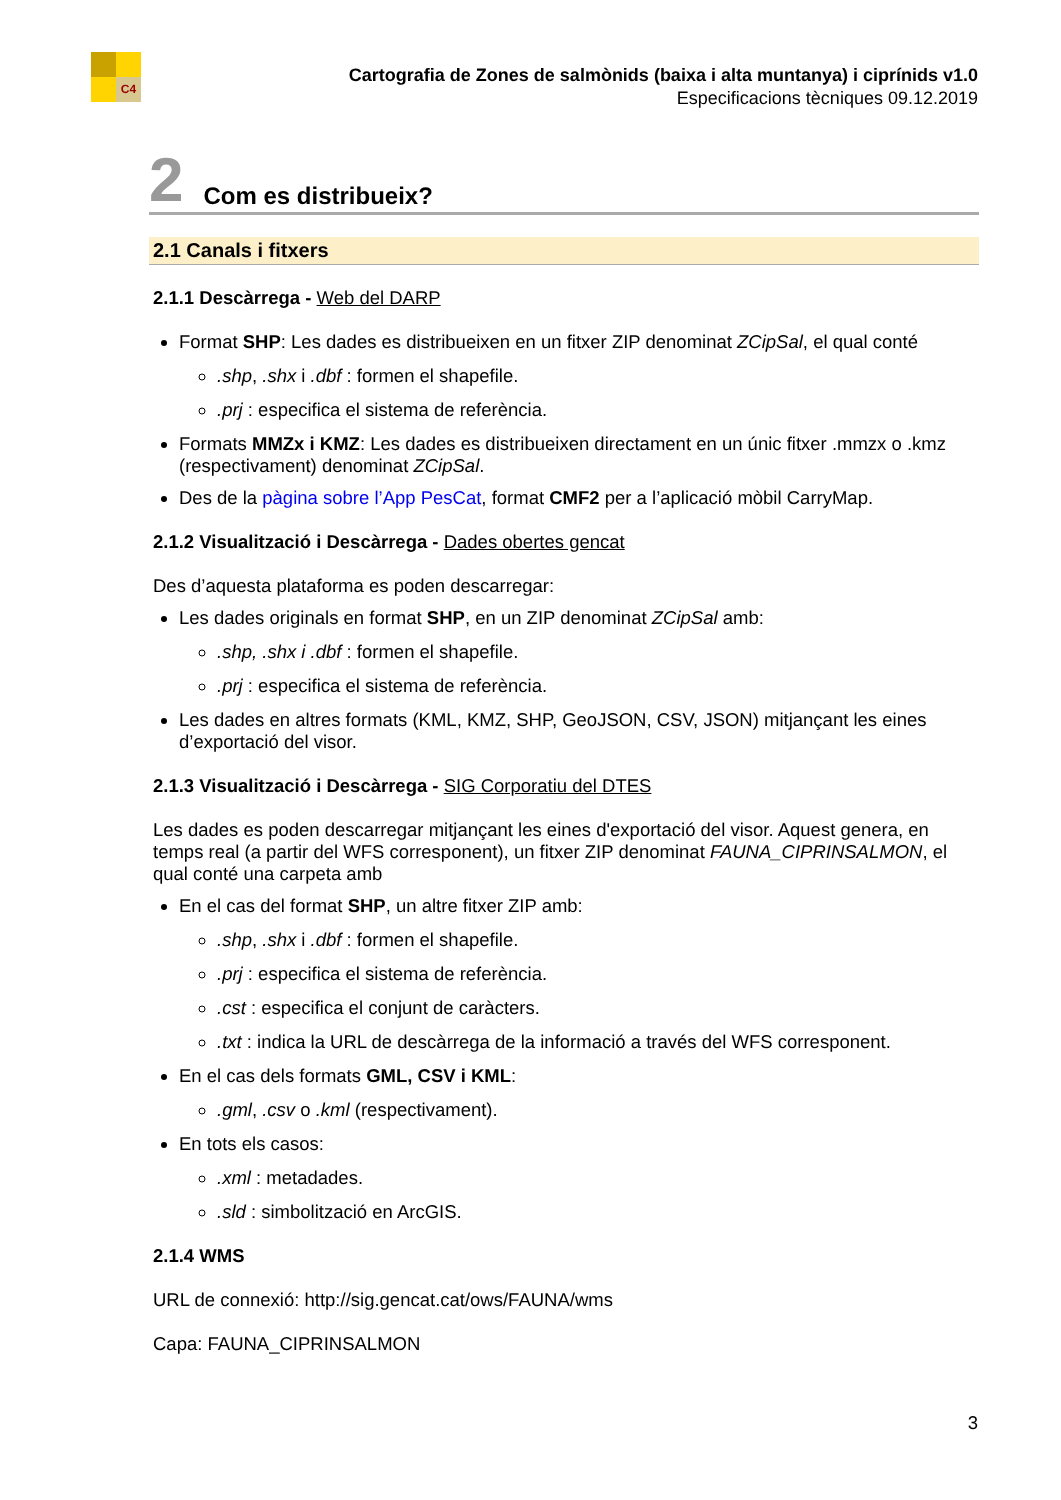C4
Cartografia de Zones de salmònids (baixa i alta muntanya) i ciprínids v1.0
Especificacions tècniques 09.12.2019
2 Com es distribueix?
2.1 Canals i fitxers
2.1.1 Descàrrega - Web del DARP
Format SHP: Les dades es distribueixen en un fitxer ZIP denominat ZCipSal, el qual conté
.shp, .shx i .dbf : formen el shapefile.
.prj : especifica el sistema de referència.
Formats MMZx i KMZ: Les dades es distribueixen directament en un únic fitxer .mmzx o .kmz (respectivament) denominat ZCipSal.
Des de la pàgina sobre l’App PesCat, format CMF2 per a l’aplicació mòbil CarryMap.
2.1.2 Visualització i Descàrrega - Dades obertes gencat
Des d’aquesta plataforma es poden descarregar:
Les dades originals en format SHP, en un ZIP denominat ZCipSal amb:
.shp, .shx i .dbf : formen el shapefile.
.prj : especifica el sistema de referència.
Les dades en altres formats (KML, KMZ, SHP, GeoJSON, CSV, JSON) mitjançant les eines d’exportació del visor.
2.1.3 Visualització i Descàrrega - SIG Corporatiu del DTES
Les dades es poden descarregar mitjançant les eines d'exportació del visor. Aquest genera, en temps real (a partir del WFS corresponent), un fitxer ZIP denominat FAUNA_CIPRINSALMON, el qual conté una carpeta amb
En el cas del format SHP, un altre fitxer ZIP amb:
.shp, .shx i .dbf : formen el shapefile.
.prj : especifica el sistema de referència.
.cst : especifica el conjunt de caràcters.
.txt : indica la URL de descàrrega de la informació a través del WFS corresponent.
En el cas dels formats GML, CSV i KML:
.gml, .csv o .kml (respectivament).
En tots els casos:
.xml : metadades.
.sld : simbolització en ArcGIS.
2.1.4 WMS
URL de connexió: http://sig.gencat.cat/ows/FAUNA/wms
Capa: FAUNA_CIPRINSALMON
3